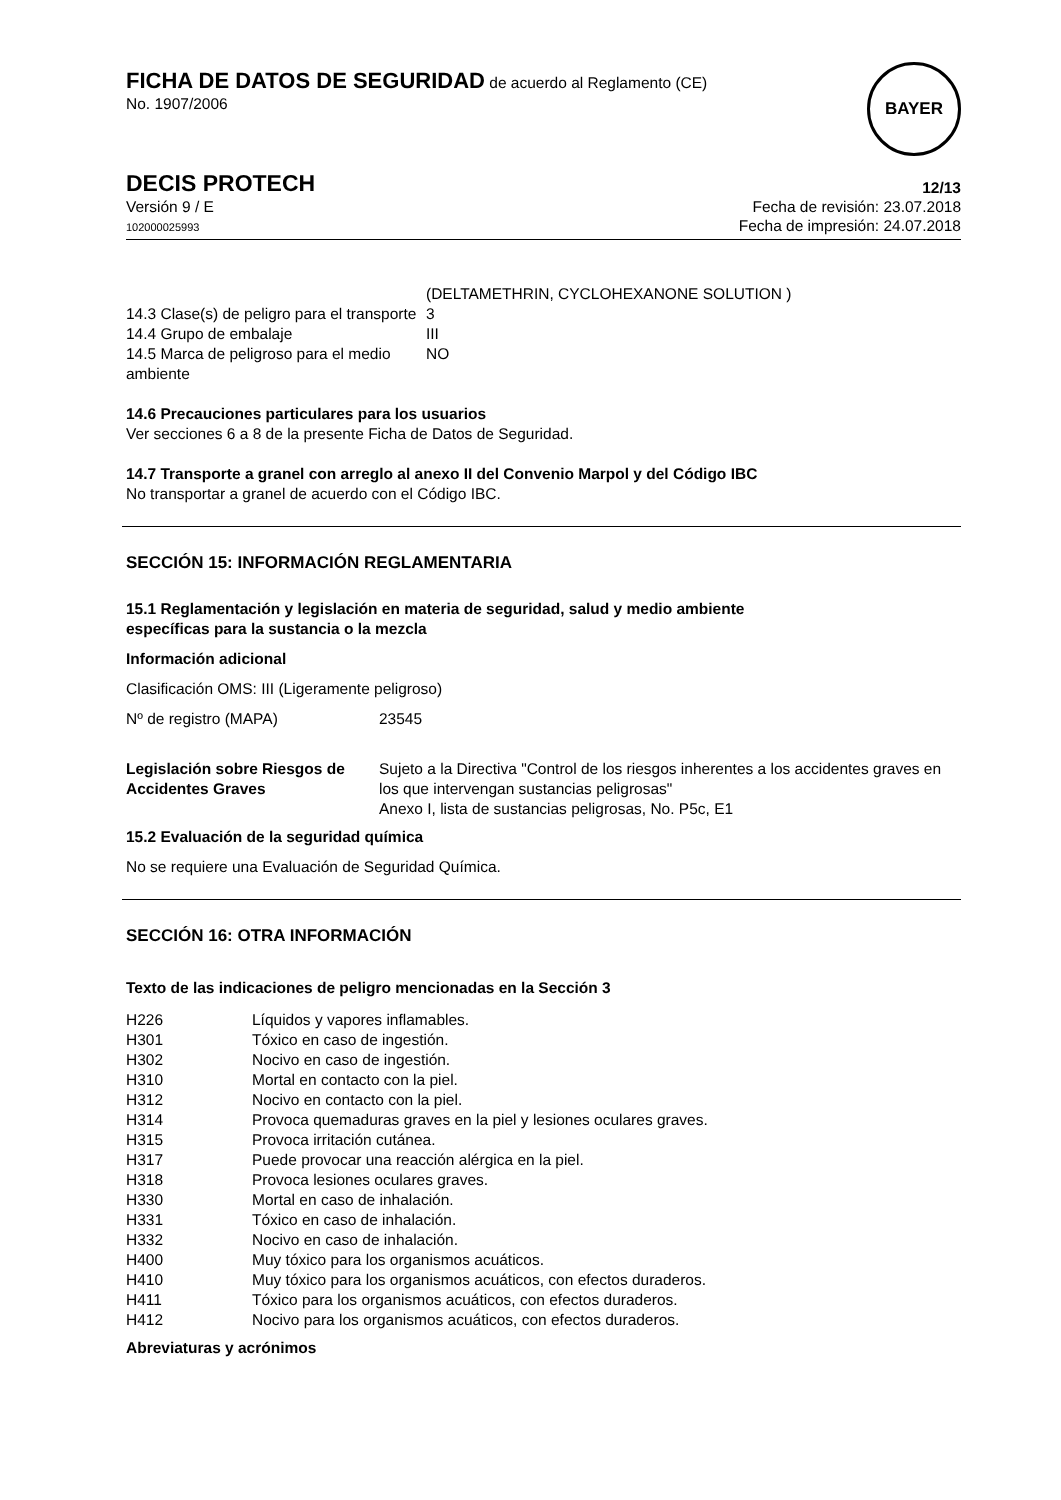FICHA DE DATOS DE SEGURIDAD de acuerdo al Reglamento (CE)
No. 1907/2006
BAYER
DECIS PROTECH
12/13
Versión 9 / E
102000025993
Fecha de revisión: 23.07.2018
Fecha de impresión: 24.07.2018
| | (DELTAMETHRIN, CYCLOHEXANONE SOLUTION ) |
| 14.3 Clase(s) de peligro para el transporte | 3 |
| 14.4 Grupo de embalaje | III |
| 14.5 Marca de peligroso para el medio ambiente | NO |
14.6 Precauciones particulares para los usuarios
Ver secciones 6 a 8 de la presente Ficha de Datos de Seguridad.
14.7 Transporte a granel con arreglo al anexo II del Convenio Marpol y del Código IBC
No transportar a granel de acuerdo con el Código IBC.
SECCIÓN 15: INFORMACIÓN REGLAMENTARIA
15.1 Reglamentación y legislación en materia de seguridad, salud y medio ambiente
específicas para la sustancia o la mezcla
Información adicional
Clasificación OMS: III (Ligeramente peligroso)
| Nº de registro (MAPA) | 23545 |
| Legislación sobre Riesgos de Accidentes Graves | Sujeto a la Directiva "Control de los riesgos inherentes a los accidentes graves en los que intervengan sustancias peligrosas" Anexo I, lista de sustancias peligrosas, No. P5c, E1 |
15.2 Evaluación de la seguridad química
No se requiere una Evaluación de Seguridad Química.
SECCIÓN 16: OTRA INFORMACIÓN
Texto de las indicaciones de peligro mencionadas en la Sección 3
| H226 | Líquidos y vapores inflamables. |
| H301 | Tóxico en caso de ingestión. |
| H302 | Nocivo en caso de ingestión. |
| H310 | Mortal en contacto con la piel. |
| H312 | Nocivo en contacto con la piel. |
| H314 | Provoca quemaduras graves en la piel y lesiones oculares graves. |
| H315 | Provoca irritación cutánea. |
| H317 | Puede provocar una reacción alérgica en la piel. |
| H318 | Provoca lesiones oculares graves. |
| H330 | Mortal en caso de inhalación. |
| H331 | Tóxico en caso de inhalación. |
| H332 | Nocivo en caso de inhalación. |
| H400 | Muy tóxico para los organismos acuáticos. |
| H410 | Muy tóxico para los organismos acuáticos, con efectos duraderos. |
| H411 | Tóxico para los organismos acuáticos, con efectos duraderos. |
| H412 | Nocivo para los organismos acuáticos, con efectos duraderos. |
Abreviaturas y acrónimos